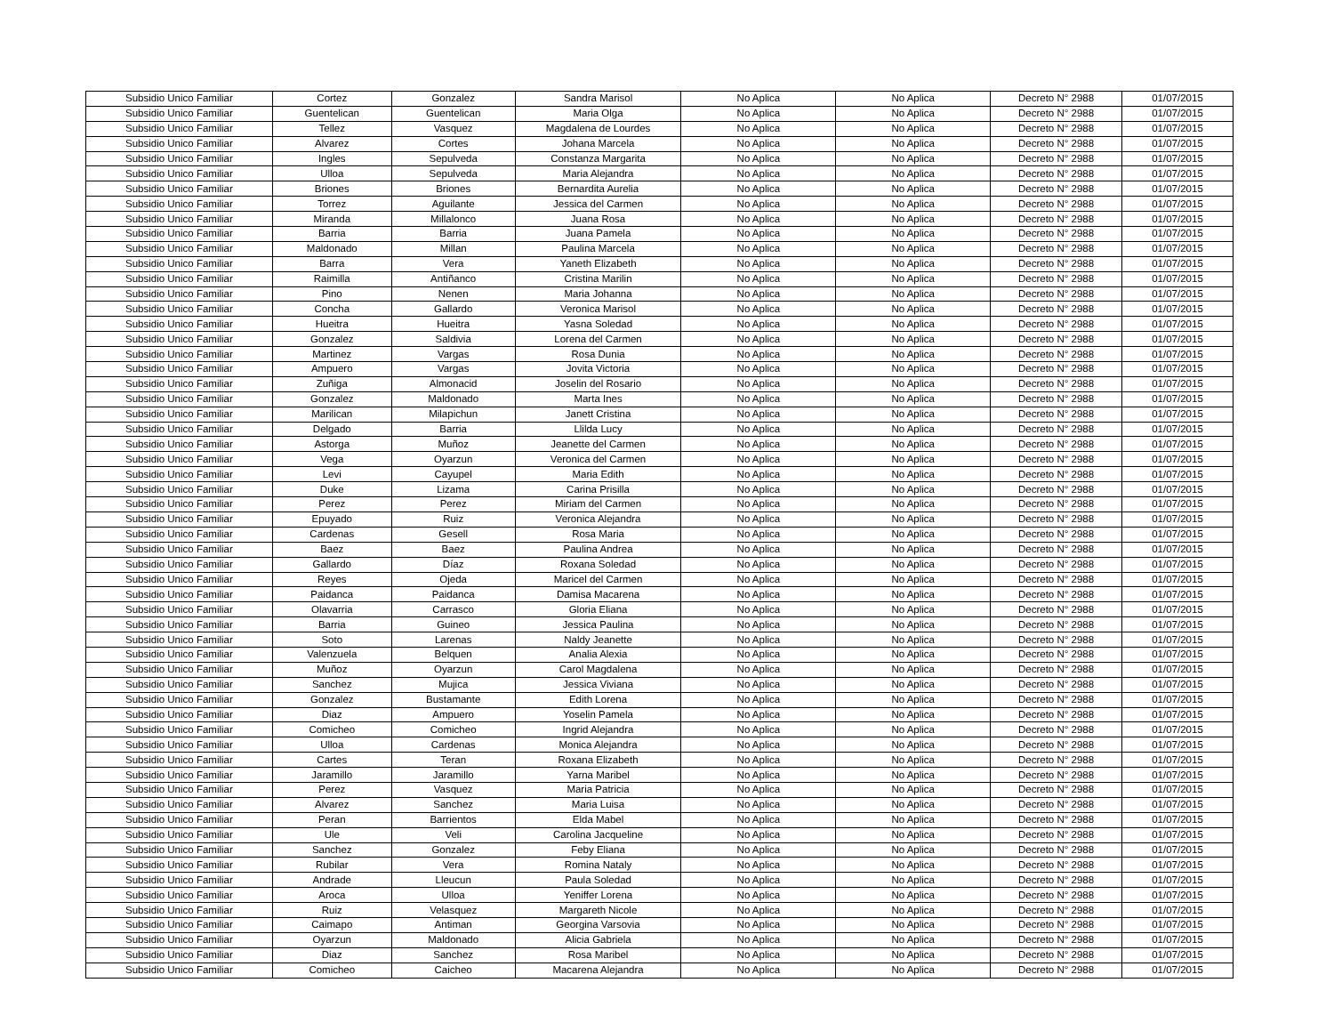| Subsidio Unico Familiar | Cortez | Gonzalez | Sandra Marisol | No Aplica | No Aplica | Decreto N° 2988 | 01/07/2015 |
| Subsidio Unico Familiar | Guentelican | Guentelican | Maria Olga | No Aplica | No Aplica | Decreto N° 2988 | 01/07/2015 |
| Subsidio Unico Familiar | Tellez | Vasquez | Magdalena de Lourdes | No Aplica | No Aplica | Decreto N° 2988 | 01/07/2015 |
| Subsidio Unico Familiar | Alvarez | Cortes | Johana Marcela | No Aplica | No Aplica | Decreto N° 2988 | 01/07/2015 |
| Subsidio Unico Familiar | Ingles | Sepulveda | Constanza Margarita | No Aplica | No Aplica | Decreto N° 2988 | 01/07/2015 |
| Subsidio Unico Familiar | Ulloa | Sepulveda | Maria Alejandra | No Aplica | No Aplica | Decreto N° 2988 | 01/07/2015 |
| Subsidio Unico Familiar | Briones | Briones | Bernardita Aurelia | No Aplica | No Aplica | Decreto N° 2988 | 01/07/2015 |
| Subsidio Unico Familiar | Torrez | Aguilante | Jessica del Carmen | No Aplica | No Aplica | Decreto N° 2988 | 01/07/2015 |
| Subsidio Unico Familiar | Miranda | Millalonco | Juana Rosa | No Aplica | No Aplica | Decreto N° 2988 | 01/07/2015 |
| Subsidio Unico Familiar | Barria | Barria | Juana Pamela | No Aplica | No Aplica | Decreto N° 2988 | 01/07/2015 |
| Subsidio Unico Familiar | Maldonado | Millan | Paulina Marcela | No Aplica | No Aplica | Decreto N° 2988 | 01/07/2015 |
| Subsidio Unico Familiar | Barra | Vera | Yaneth Elizabeth | No Aplica | No Aplica | Decreto N° 2988 | 01/07/2015 |
| Subsidio Unico Familiar | Raimilla | Antiñanco | Cristina Marilin | No Aplica | No Aplica | Decreto N° 2988 | 01/07/2015 |
| Subsidio Unico Familiar | Pino | Nenen | Maria Johanna | No Aplica | No Aplica | Decreto N° 2988 | 01/07/2015 |
| Subsidio Unico Familiar | Concha | Gallardo | Veronica Marisol | No Aplica | No Aplica | Decreto N° 2988 | 01/07/2015 |
| Subsidio Unico Familiar | Hueitra | Hueitra | Yasna Soledad | No Aplica | No Aplica | Decreto N° 2988 | 01/07/2015 |
| Subsidio Unico Familiar | Gonzalez | Saldivia | Lorena del Carmen | No Aplica | No Aplica | Decreto N° 2988 | 01/07/2015 |
| Subsidio Unico Familiar | Martinez | Vargas | Rosa Dunia | No Aplica | No Aplica | Decreto N° 2988 | 01/07/2015 |
| Subsidio Unico Familiar | Ampuero | Vargas | Jovita Victoria | No Aplica | No Aplica | Decreto N° 2988 | 01/07/2015 |
| Subsidio Unico Familiar | Zuñiga | Almonacid | Joselin del Rosario | No Aplica | No Aplica | Decreto N° 2988 | 01/07/2015 |
| Subsidio Unico Familiar | Gonzalez | Maldonado | Marta Ines | No Aplica | No Aplica | Decreto N° 2988 | 01/07/2015 |
| Subsidio Unico Familiar | Marilican | Milapichun | Janett Cristina | No Aplica | No Aplica | Decreto N° 2988 | 01/07/2015 |
| Subsidio Unico Familiar | Delgado | Barria | Llilda Lucy | No Aplica | No Aplica | Decreto N° 2988 | 01/07/2015 |
| Subsidio Unico Familiar | Astorga | Muñoz | Jeanette del Carmen | No Aplica | No Aplica | Decreto N° 2988 | 01/07/2015 |
| Subsidio Unico Familiar | Vega | Oyarzun | Veronica del Carmen | No Aplica | No Aplica | Decreto N° 2988 | 01/07/2015 |
| Subsidio Unico Familiar | Levi | Cayupel | Maria Edith | No Aplica | No Aplica | Decreto N° 2988 | 01/07/2015 |
| Subsidio Unico Familiar | Duke | Lizama | Carina Prisilla | No Aplica | No Aplica | Decreto N° 2988 | 01/07/2015 |
| Subsidio Unico Familiar | Perez | Perez | Miriam del Carmen | No Aplica | No Aplica | Decreto N° 2988 | 01/07/2015 |
| Subsidio Unico Familiar | Epuyado | Ruiz | Veronica Alejandra | No Aplica | No Aplica | Decreto N° 2988 | 01/07/2015 |
| Subsidio Unico Familiar | Cardenas | Gesell | Rosa Maria | No Aplica | No Aplica | Decreto N° 2988 | 01/07/2015 |
| Subsidio Unico Familiar | Baez | Baez | Paulina Andrea | No Aplica | No Aplica | Decreto N° 2988 | 01/07/2015 |
| Subsidio Unico Familiar | Gallardo | Díaz | Roxana Soledad | No Aplica | No Aplica | Decreto N° 2988 | 01/07/2015 |
| Subsidio Unico Familiar | Reyes | Ojeda | Maricel del Carmen | No Aplica | No Aplica | Decreto N° 2988 | 01/07/2015 |
| Subsidio Unico Familiar | Paidanca | Paidanca | Damisa Macarena | No Aplica | No Aplica | Decreto N° 2988 | 01/07/2015 |
| Subsidio Unico Familiar | Olavarria | Carrasco | Gloria Eliana | No Aplica | No Aplica | Decreto N° 2988 | 01/07/2015 |
| Subsidio Unico Familiar | Barria | Guineo | Jessica Paulina | No Aplica | No Aplica | Decreto N° 2988 | 01/07/2015 |
| Subsidio Unico Familiar | Soto | Larenas | Naldy Jeanette | No Aplica | No Aplica | Decreto N° 2988 | 01/07/2015 |
| Subsidio Unico Familiar | Valenzuela | Belquen | Analia Alexia | No Aplica | No Aplica | Decreto N° 2988 | 01/07/2015 |
| Subsidio Unico Familiar | Muñoz | Oyarzun | Carol Magdalena | No Aplica | No Aplica | Decreto N° 2988 | 01/07/2015 |
| Subsidio Unico Familiar | Sanchez | Mujica | Jessica Viviana | No Aplica | No Aplica | Decreto N° 2988 | 01/07/2015 |
| Subsidio Unico Familiar | Gonzalez | Bustamante | Edith Lorena | No Aplica | No Aplica | Decreto N° 2988 | 01/07/2015 |
| Subsidio Unico Familiar | Diaz | Ampuero | Yoselin Pamela | No Aplica | No Aplica | Decreto N° 2988 | 01/07/2015 |
| Subsidio Unico Familiar | Comicheo | Comicheo | Ingrid Alejandra | No Aplica | No Aplica | Decreto N° 2988 | 01/07/2015 |
| Subsidio Unico Familiar | Ulloa | Cardenas | Monica Alejandra | No Aplica | No Aplica | Decreto N° 2988 | 01/07/2015 |
| Subsidio Unico Familiar | Cartes | Teran | Roxana Elizabeth | No Aplica | No Aplica | Decreto N° 2988 | 01/07/2015 |
| Subsidio Unico Familiar | Jaramillo | Jaramillo | Yarna Maribel | No Aplica | No Aplica | Decreto N° 2988 | 01/07/2015 |
| Subsidio Unico Familiar | Perez | Vasquez | Maria Patricia | No Aplica | No Aplica | Decreto N° 2988 | 01/07/2015 |
| Subsidio Unico Familiar | Alvarez | Sanchez | Maria Luisa | No Aplica | No Aplica | Decreto N° 2988 | 01/07/2015 |
| Subsidio Unico Familiar | Peran | Barrientos | Elda Mabel | No Aplica | No Aplica | Decreto N° 2988 | 01/07/2015 |
| Subsidio Unico Familiar | Ule | Veli | Carolina Jacqueline | No Aplica | No Aplica | Decreto N° 2988 | 01/07/2015 |
| Subsidio Unico Familiar | Sanchez | Gonzalez | Feby Eliana | No Aplica | No Aplica | Decreto N° 2988 | 01/07/2015 |
| Subsidio Unico Familiar | Rubilar | Vera | Romina Nataly | No Aplica | No Aplica | Decreto N° 2988 | 01/07/2015 |
| Subsidio Unico Familiar | Andrade | Lleucun | Paula Soledad | No Aplica | No Aplica | Decreto N° 2988 | 01/07/2015 |
| Subsidio Unico Familiar | Aroca | Ulloa | Yeniffer Lorena | No Aplica | No Aplica | Decreto N° 2988 | 01/07/2015 |
| Subsidio Unico Familiar | Ruiz | Velasquez | Margareth Nicole | No Aplica | No Aplica | Decreto N° 2988 | 01/07/2015 |
| Subsidio Unico Familiar | Caimapo | Antiman | Georgina Varsovia | No Aplica | No Aplica | Decreto N° 2988 | 01/07/2015 |
| Subsidio Unico Familiar | Oyarzun | Maldonado | Alicia Gabriela | No Aplica | No Aplica | Decreto N° 2988 | 01/07/2015 |
| Subsidio Unico Familiar | Diaz | Sanchez | Rosa Maribel | No Aplica | No Aplica | Decreto N° 2988 | 01/07/2015 |
| Subsidio Unico Familiar | Comicheo | Caicheo | Macarena Alejandra | No Aplica | No Aplica | Decreto N° 2988 | 01/07/2015 |